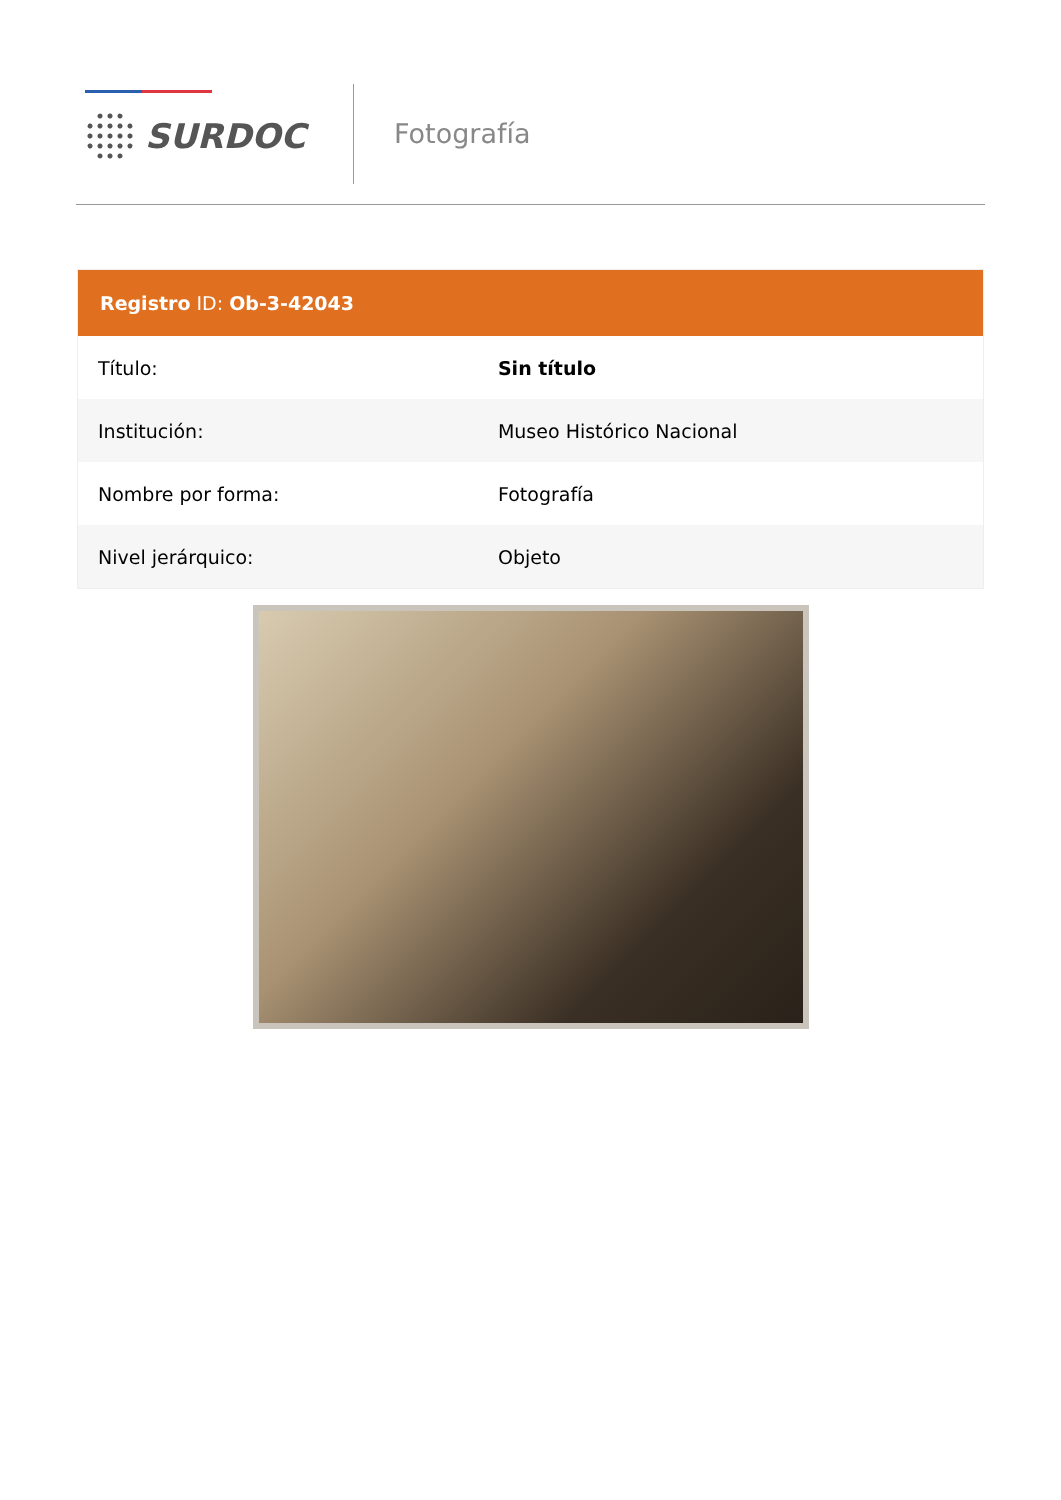SURDOC
Fotografía
Registro ID: Ob-3-42043
| Título: | Sin título |
| Institución: | Museo Histórico Nacional |
| Nombre por forma: | Fotografía |
| Nivel jerárquico: | Objeto |